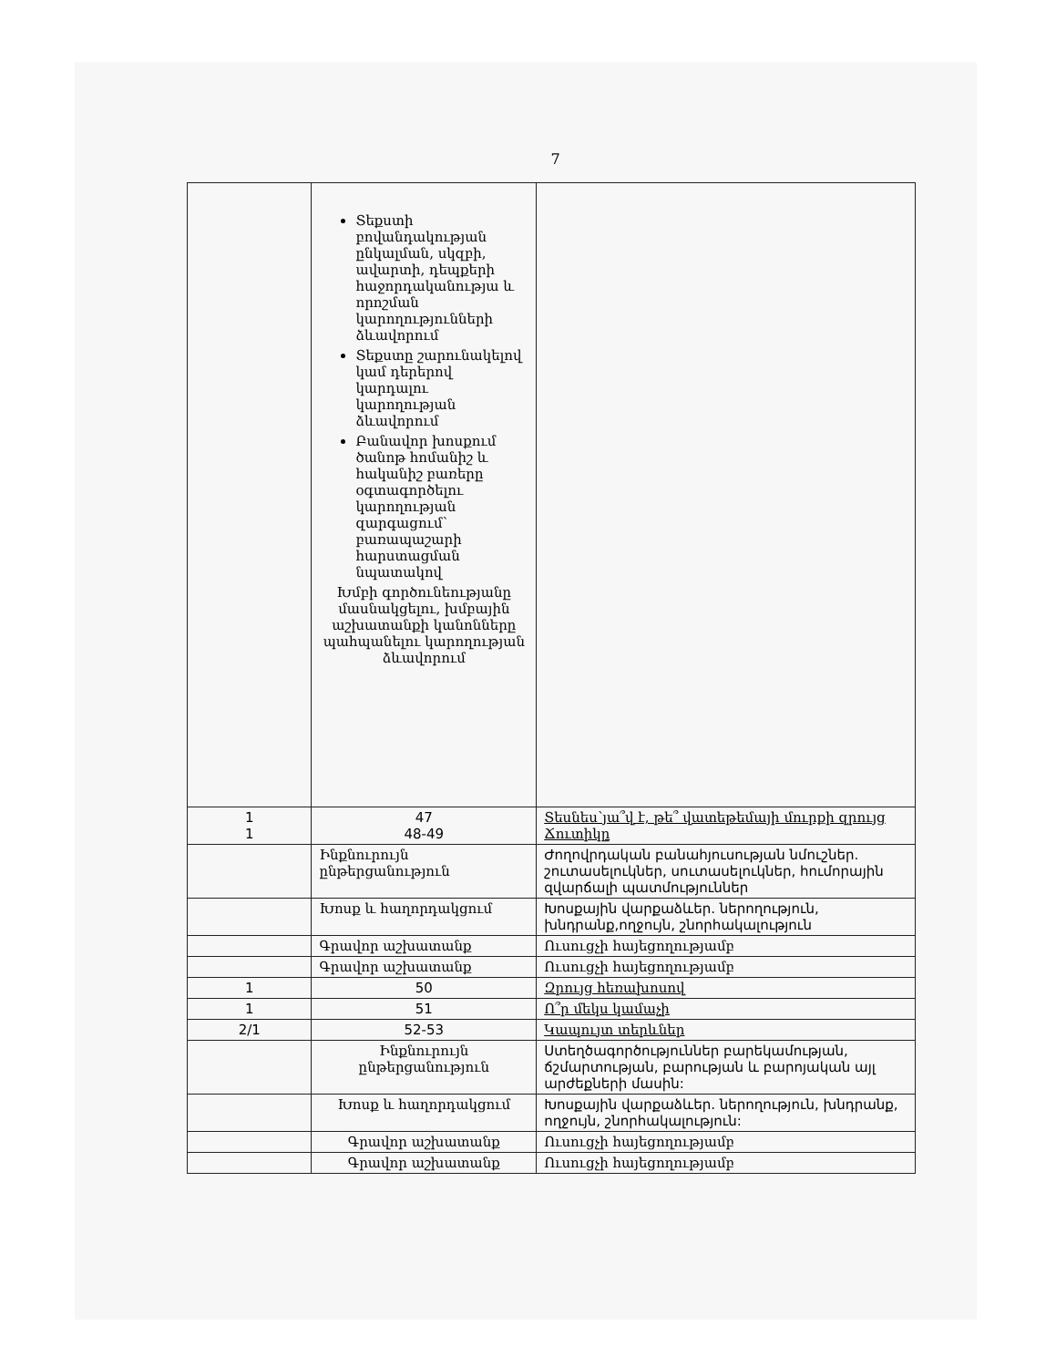7
| | Տեքստի բովանդակության ընկալման, սկզբի, ավարտի, դեպքերի հաջորդականությա և որոշման կարողությունների ձևավորում Տեքստը շարունակելով կամ դերերով կարդալու կարողության ձևավորում Բանավոր խոսքում ծանոթ հոմանիշ և հականիշ բառերը օգտագործելու կարողության զարգացում՝ բառապաշարի հարստացման նպատակով Խմբի գործունեությանը մասնակցելու, խմբային աշխատանքի կանոնները պահպանելու կարողության ձևավորում | |
| 1 1 | 47 48-49 | Տեսնես՝յա՞վ է, թե՞ վատեթեմայի մուրքի զրույց Ճուտիկը |
| | Ինքնուրույն ընթերցանություն | Ժողովրդական բանահյուսության նմուշներ. շուտասելուկներ, սուտասելուկներ, հումորային զվարճալի պատմություններ |
| | Խոսք և հաղորդակցում | Խոսքային վարքաձևեր. ներողություն, խնդրանք,ողջույն, շնորհակալություն |
| | Գրավոր աշխատանք | Ուսուցչի հայեցողությամբ |
| | Գրավոր աշխատանք | Ուսուցչի հայեցողությամբ |
| 1 | 50 | Զրույց հեռախոսով |
| 1 | 51 | Ո՞ր մեկս կամաչի |
| 2/1 | 52-53 | Կապույտ տերևներ |
| | Ինքնուրույն ընթերցանություն | Ստեղծագործություններ բարեկամության, ճշմարտության, բարության և բարոյական այլ արժեքների մասին: |
| | Խոսք և հաղորդակցում | Խոսքային վարքաձևեր. ներողություն, խնդրանք, ողջույն, շնորհակալություն: |
| | Գրավոր աշխատանք | Ուսուցչի հայեցողությամբ |
| | Գրավոր աշխատանք | Ուսուցչի հայեցողությամբ |